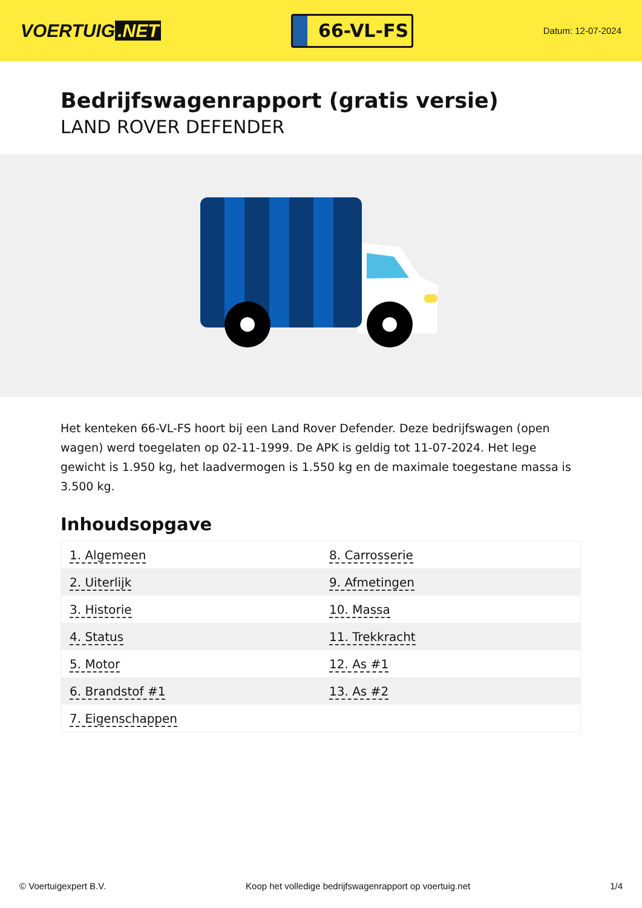VOERTUIG.NET
66-VL-FS
Datum: 12-07-2024
Bedrijfswagenrapport (gratis versie)
LAND ROVER DEFENDER
Het kenteken 66-VL-FS hoort bij een Land Rover Defender. Deze bedrijfswagen (open wagen) werd toegelaten op 02-11-1999. De APK is geldig tot 11-07-2024. Het lege gewicht is 1.950 kg, het laadvermogen is 1.550 kg en de maximale toegestane massa is 3.500 kg.
Inhoudsopgave
| 1. Algemeen | 8. Carrosserie |
| 2. Uiterlijk | 9. Afmetingen |
| 3. Historie | 10. Massa |
| 4. Status | 11. Trekkracht |
| 5. Motor | 12. As #1 |
| 6. Brandstof #1 | 13. As #2 |
| 7. Eigenschappen | |
© Voertuigexpert B.V. Koop het volledige bedrijfswagenrapport op voertuig.net 1/4